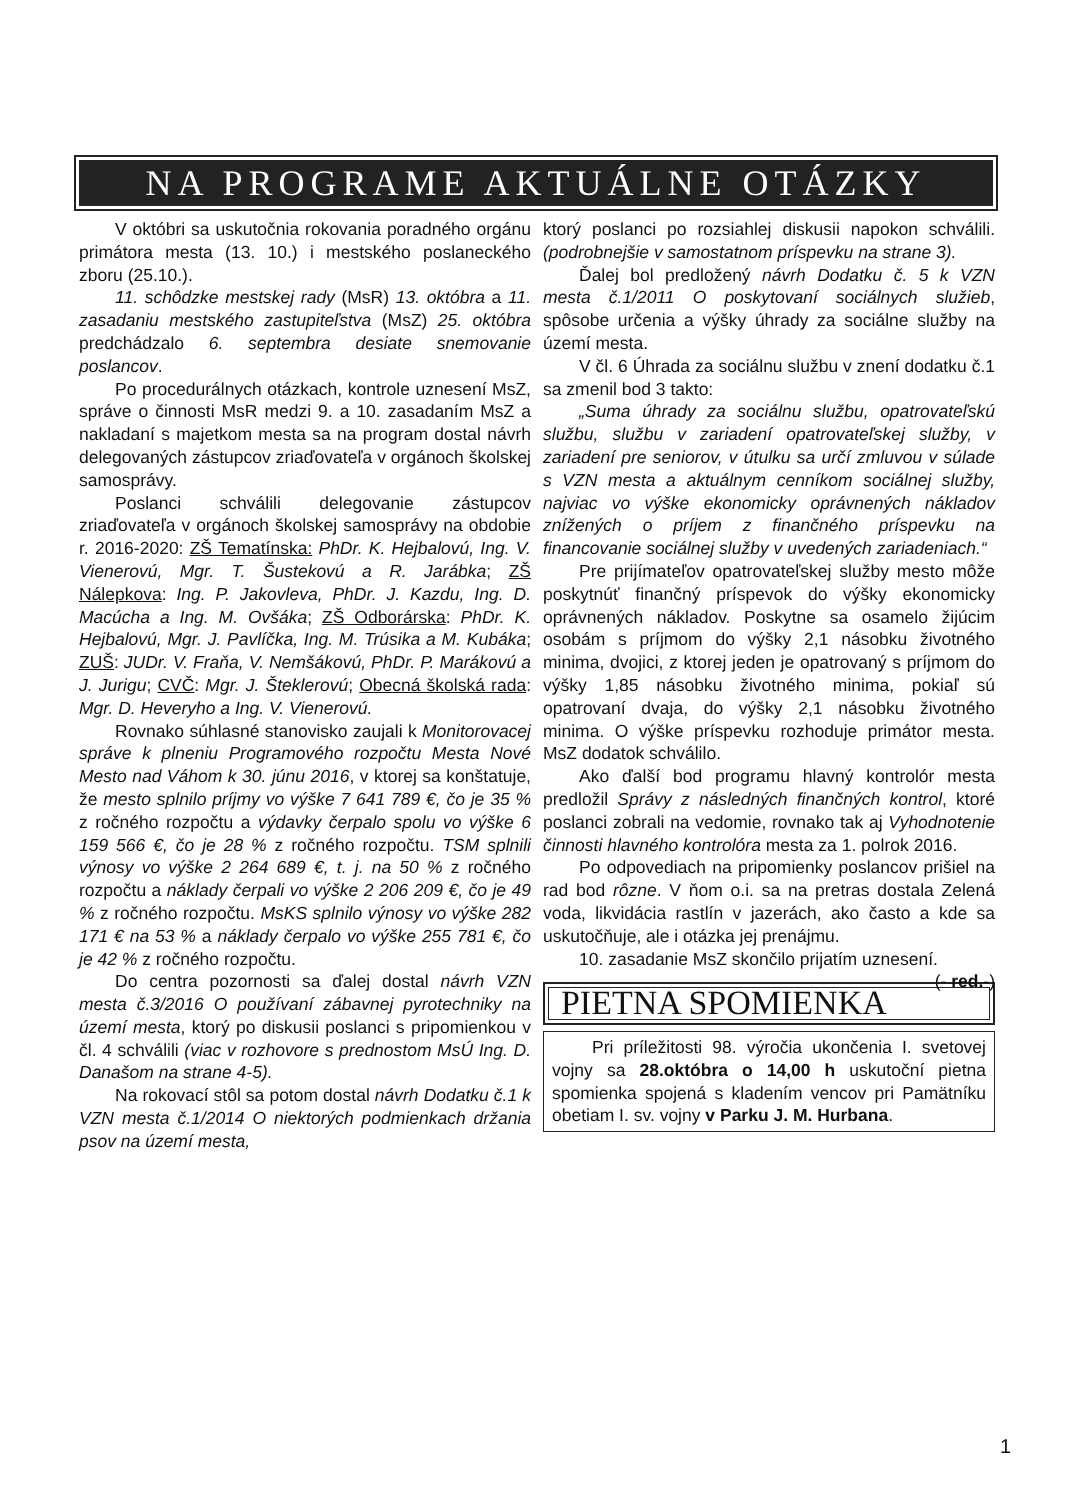NA PROGRAME AKTUÁLNE OTÁZKY
V októbri sa uskutočnia rokovania poradného orgánu primátora mesta (13. 10.) i mestského poslaneckého zboru (25.10.).
11. schôdzke mestskej rady (MsR) 13. októbra a 11. zasadaniu mestského zastupiteľstva (MsZ) 25. októbra predchádzalo 6. septembra desiate snemovanie poslancov.
Po procedurálnych otázkach, kontrole uznesení MsZ, správe o činnosti MsR medzi 9. a 10. zasadaním MsZ a nakladaní s majetkom mesta sa na program dostal návrh delegovaných zástupcov zriaďovateľa v orgánoch školskej samosprávy.
Poslanci schválili delegovanie zástupcov zriaďovateľa v orgánoch školskej samosprávy na obdobie r. 2016-2020: ZŠ Tematínska: PhDr. K. Hejbalovú, Ing. V. Vienerovú, Mgr. T. Šustekovú a R. Jarábka; ZŠ Nálepkova: Ing. P. Jakovleva, PhDr. J. Kazdu, Ing. D. Macúcha a Ing. M. Ovšáka; ZŠ Odborárska: PhDr. K. Hejbalovú, Mgr. J. Pavlíčka, Ing. M. Trúsika a M. Kubáka; ZUŠ: JUDr. V. Fraňa, V. Nemšákovú, PhDr. P. Marákovú a J. Jurigu; CVČ: Mgr. J. Šteklerovú; Obecná školská rada: Mgr. D. Heveryho a Ing. V. Vienerovú.
Rovnako súhlasné stanovisko zaujali k Monitorovacej správe k plneniu Programového rozpočtu Mesta Nové Mesto nad Váhom k 30. júnu 2016, v ktorej sa konštatuje, že mesto splnilo príjmy vo výške 7 641 789 €, čo je 35 % z ročného rozpočtu a výdavky čerpalo spolu vo výške 6 159 566 €, čo je 28 % z ročného rozpočtu. TSM splnili výnosy vo výške 2 264 689 €, t. j. na 50 % z ročného rozpočtu a náklady čerpali vo výške 2 206 209 €, čo je 49 % z ročného rozpočtu. MsKS splnilo výnosy vo výške 282 171 € na 53 % a náklady čerpalo vo výške 255 781 €, čo je 42 % z ročného rozpočtu.
Do centra pozornosti sa ďalej dostal návrh VZN mesta č.3/2016 O používaní zábavnej pyrotechniky na území mesta, ktorý po diskusii poslanci s pripomienkou v čl. 4 schválili (viac v rozhovore s prednostom MsÚ Ing. D. Današom na strane 4-5).
Na rokovací stôl sa potom dostal návrh Dodatku č.1 k VZN mesta č.1/2014 O niektorých podmienkach držania psov na území mesta,
ktorý poslanci po rozsiahlej diskusii napokon schválili. (podrobnejšie v samostatnom príspevku na strane 3).
Ďalej bol predložený návrh Dodatku č. 5 k VZN mesta č.1/2011 O poskytovaní sociálnych služieb, spôsobe určenia a výšky úhrady za sociálne služby na území mesta.
V čl. 6 Úhrada za sociálnu službu v znení dodatku č.1 sa zmenil bod 3 takto:
„Suma úhrady za sociálnu službu, opatrovateľskú službu, službu v zariadení opatrovateľskej služby, v zariadení pre seniorov, v útulku sa určí zmluvou v súlade s VZN mesta a aktuálnym cenníkom sociálnej služby, najviac vo výške ekonomicky oprávnených nákladov znížených o príjem z finančného príspevku na financovanie sociálnej služby v uvedených zariadeniach.“
Pre prijímateľov opatrovateľskej služby mesto môže poskytnúť finančný príspevok do výšky ekonomicky oprávnených nákladov. Poskytne sa osamelo žijúcim osobám s príjmom do výšky 2,1 násobku životného minima, dvojici, z ktorej jeden je opatrovaný s príjmom do výšky 1,85 násobku životného minima, pokiaľ sú opatrovaní dvaja, do výšky 2,1 násobku životného minima. O výške príspevku rozhoduje primátor mesta. MsZ dodatok schválilo.
Ako ďalší bod programu hlavný kontrolór mesta predložil Správy z následných finančných kontrol, ktoré poslanci zobrali na vedomie, rovnako tak aj Vyhodnotenie činnosti hlavného kontrolóra mesta za 1. polrok 2016.
Po odpovediach na pripomienky poslancov prišiel na rad bod rôzne. V ňom o.i. sa na pretras dostala Zelená voda, likvidácia rastlín v jazerách, ako často a kde sa uskutočňuje, ale i otázka jej prenájmu.
10. zasadanie MsZ skončilo prijatím uznesení. (- red.-)
PIETNA SPOMIENKA
Pri príležitosti 98. výročia ukončenia I. svetovej vojny sa 28.októbra o 14,00 h uskutoční pietna spomienka spojená s kladením vencov pri Pamätníku obetiam I. sv. vojny v Parku J. M. Hurbana.
1